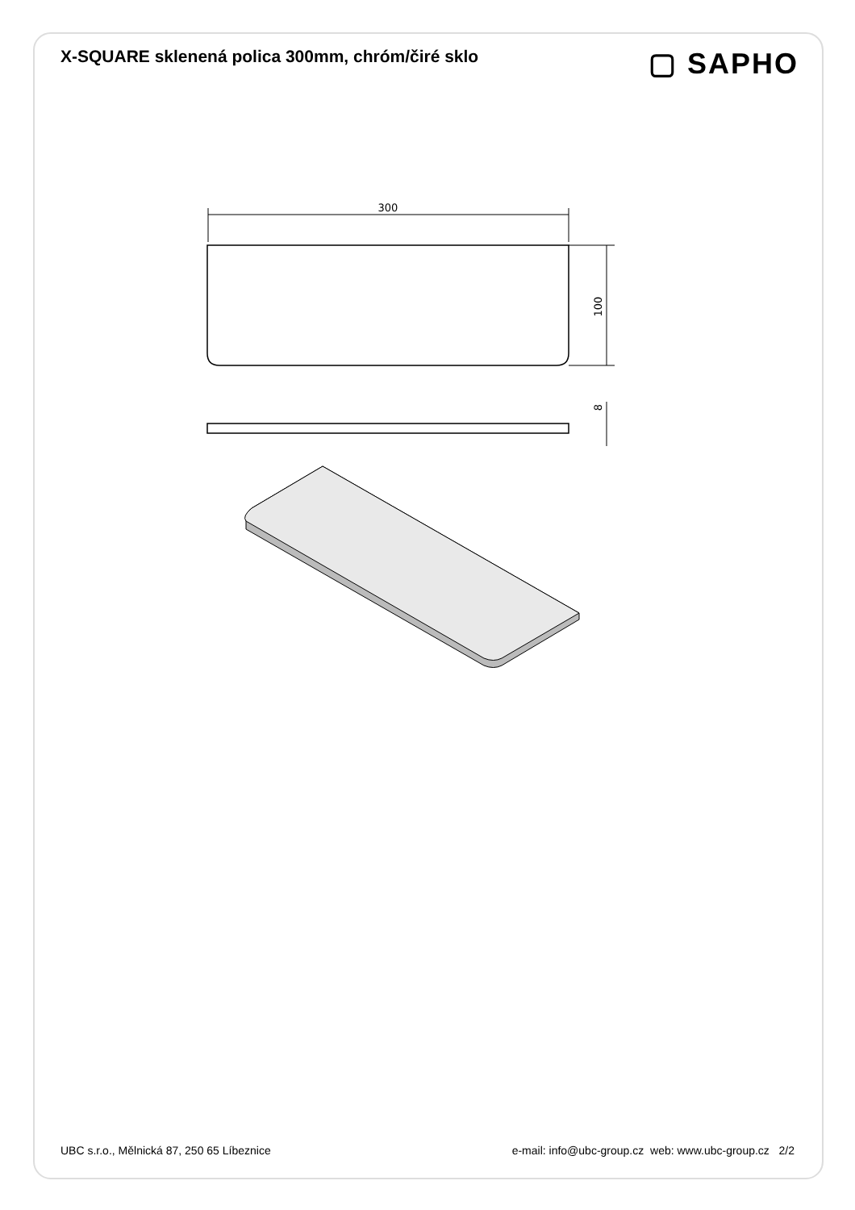X-SQUARE sklenená polica 300mm, chróm/čiré sklo
▢ SAPHO
300
100
8
UBC s.r.o., Mělnická 87, 250 65 Líbeznice e-mail: info@ubc-group.cz web: www.ubc-group.cz 2/2